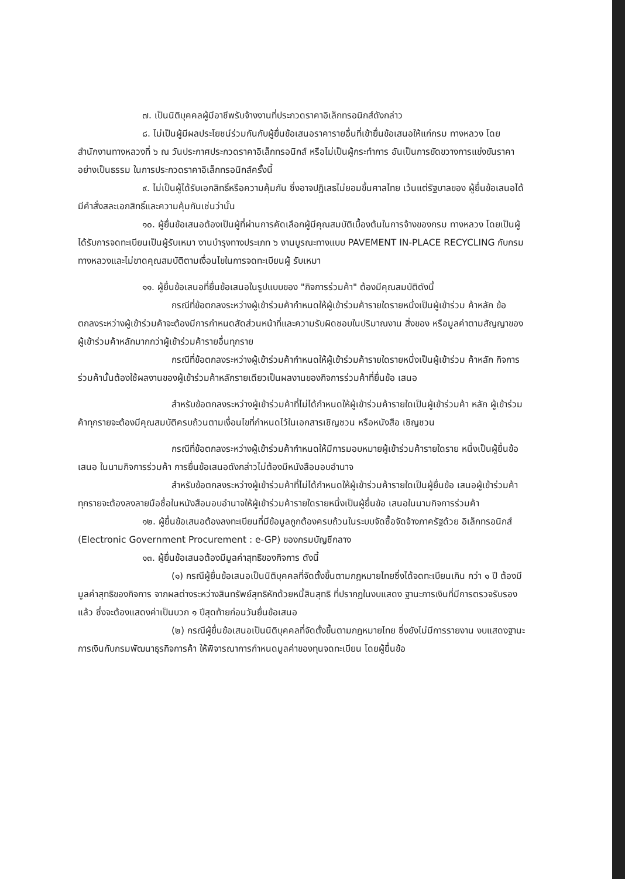๗. เป็นนิติบุคคลผู้มีอาชีพรับจ้างงานที่ประกวดราคาอิเล็กทรอนิกส์ดังกล่าว
๘. ไม่เป็นผู้มีผลประโยชน์ร่วมกันกับผู้ยื่นข้อเสนอราคารายอื่นที่เข้ายื่นข้อเสนอให้แก่กรม ทางหลวง โดยสำนักงานทางหลวงที่ ๖ ณ วันประกาศประกวดราคาอิเล็กทรอนิกส์ หรือไม่เป็นผู้กระทำการ อันเป็นการขัดขวางการแข่งขันราคาอย่างเป็นธรรม ในการประกวดราคาอิเล็กทรอนิกส์ครั้งนี้
๙. ไม่เป็นผู้ได้รับเอกสิทธิ์หรือความคุ้มกัน ซึ่งอาจปฏิเสธไม่ยอมขึ้นศาลไทย เว้นแต่รัฐบาลของ ผู้ยื่นข้อเสนอได้มีคำสั่งสละเอกสิทธิ์และความคุ้มกันเช่นว่านั้น
๑๐. ผู้ยื่นข้อเสนอต้องเป็นผู้ที่ผ่านการคัดเลือกผู้มีคุณสมบัติเบื้องต้นในการจ้างของกรม ทางหลวง โดยเป็นผู้ได้รับการจดทะเบียนเป็นผู้รับเหมา งานบำรุงทางประเภท ๖ งานบูรณะทางแบบ PAVEMENT IN-PLACE RECYCLING กับกรมทางหลวงและไม่ขาดคุณสมบัติตามเงื่อนไขในการจดทะเบียนผู้ รับเหมา
๑๑. ผู้ยื่นข้อเสนอที่ยื่นข้อเสนอในรูปแบบของ "กิจการร่วมค้า" ต้องมีคุณสมบัติดังนี้
กรณีที่ข้อตกลงระหว่างผู้เข้าร่วมค้ากำหนดให้ผู้เข้าร่วมค้ารายใดรายหนึ่งเป็นผู้เข้าร่วม ค้าหลัก ข้อตกลงระหว่างผู้เข้าร่วมค้าจะต้องมีการกำหนดสัดส่วนหน้าที่และความรับผิดชอบในปริมาณงาน สิ่งของ หรือมูลค่าตามสัญญาของผู้เข้าร่วมค้าหลักมากกว่าผู้เข้าร่วมค้ารายอื่นทุกราย
กรณีที่ข้อตกลงระหว่างผู้เข้าร่วมค้ากำหนดให้ผู้เข้าร่วมค้ารายใดรายหนึ่งเป็นผู้เข้าร่วม ค้าหลัก กิจการร่วมค้านั้นต้องใช้ผลงานของผู้เข้าร่วมค้าหลักรายเดียวเป็นผลงานของกิจการร่วมค้าที่ยื่นข้อ เสนอ
สำหรับข้อตกลงระหว่างผู้เข้าร่วมค้าที่ไม่ได้กำหนดให้ผู้เข้าร่วมค้ารายใดเป็นผู้เข้าร่วมค้า หลัก ผู้เข้าร่วมค้าทุกรายจะต้องมีคุณสมบัติครบถ้วนตามเงื่อนไขที่กำหนดไว้ในเอกสารเชิญชวน หรือหนังสือ เชิญชวน
กรณีที่ข้อตกลงระหว่างผู้เข้าร่วมค้ากำหนดให้มีการมอบหมายผู้เข้าร่วมค้ารายใดราย หนึ่งเป็นผู้ยื่นข้อเสนอ ในนามกิจการร่วมค้า การยื่นข้อเสนอดังกล่าวไม่ต้องมีหนังสือมอบอำนาจ
สำหรับข้อตกลงระหว่างผู้เข้าร่วมค้าที่ไม่ได้กำหนดให้ผู้เข้าร่วมค้ารายใดเป็นผู้ยื่นข้อ เสนอผู้เข้าร่วมค้าทุกรายจะต้องลงลายมือชื่อในหนังสือมอบอำนาจให้ผู้เข้าร่วมค้ารายใดรายหนึ่งเป็นผู้ยื่นข้อ เสนอในนามกิจการร่วมค้า
๑๒. ผู้ยื่นข้อเสนอต้องลงทะเบียนที่มีข้อมูลถูกต้องครบถ้วนในระบบจัดซื้อจัดจ้างภาครัฐด้วย อิเล็กทรอนิกส์ (Electronic Government Procurement : e-GP) ของกรมบัญชีกลาง
๑๓. ผู้ยื่นข้อเสนอต้องมีมูลค่าสุทธิของกิจการ ดังนี้
(๑) กรณีผู้ยื่นข้อเสนอเป็นนิติบุคคลที่จัดตั้งขึ้นตามกฎหมายไทยซึ่งได้จดทะเบียนเกิน กว่า ๑ ปี ต้องมีมูลค่าสุทธิของกิจการ จากผลต่างระหว่างสินทรัพย์สุทธิหักด้วยหนี้สินสุทธิ ที่ปรากฏในงบแสดง ฐานะการเงินที่มีการตรวจรับรองแล้ว ซึ่งจะต้องแสดงค่าเป็นบวก ๑ ปีสุดท้ายก่อนวันยื่นข้อเสนอ
(๒) กรณีผู้ยื่นข้อเสนอเป็นนิติบุคคลที่จัดตั้งขึ้นตามกฎหมายไทย ซึ่งยังไม่มีการรายงาน งบแสดงฐานะการเงินกับกรมพัฒนาธุรกิจการค้า ให้พิจารณาการกำหนดมูลค่าของทุนจดทะเบียน โดยผู้ยื่นข้อ